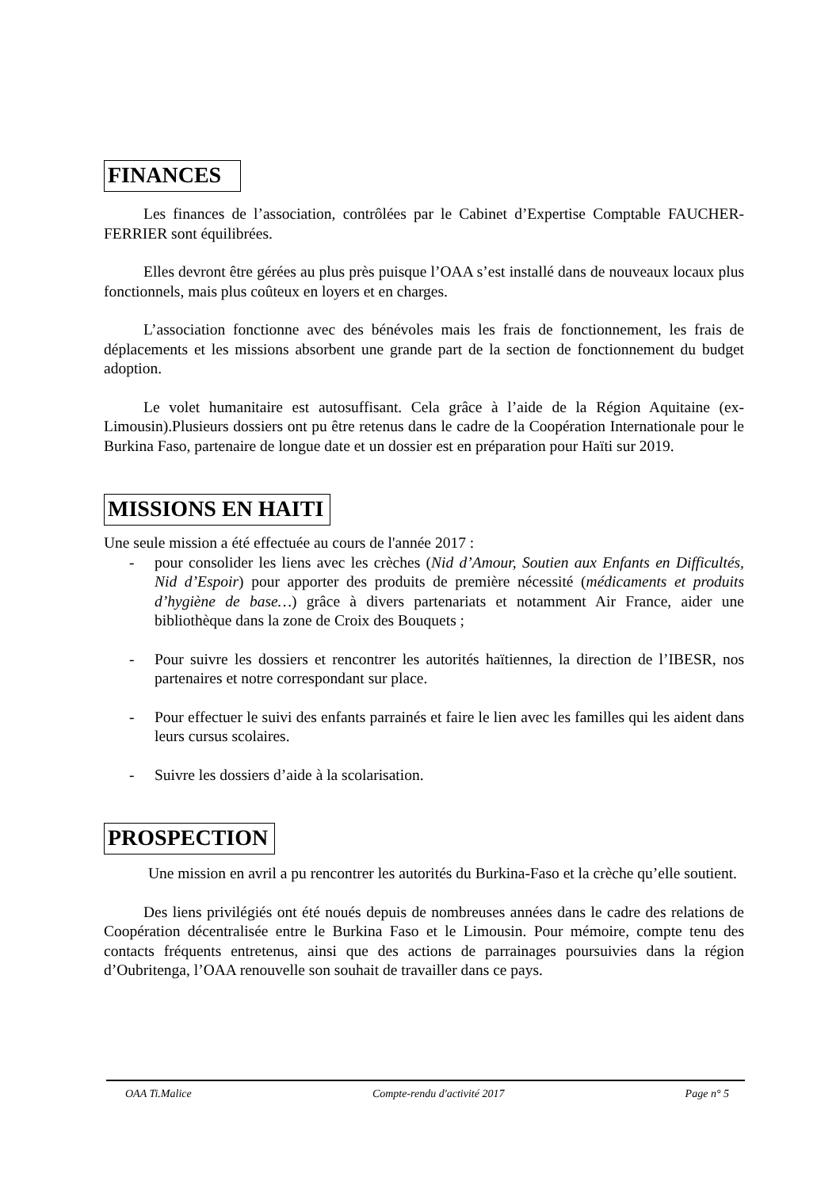FINANCES
Les finances de l’association, contrôlées par le Cabinet d’Expertise Comptable FAUCHER-FERRIER sont équilibrées.
Elles devront être gérées au plus près puisque l’OAA s’est installé dans de nouveaux locaux plus fonctionnels, mais plus coûteux en loyers et en charges.
L’association fonctionne avec des bénévoles mais les frais de fonctionnement, les frais de déplacements et les missions absorbent une grande part de la section de fonctionnement du budget adoption.
Le volet humanitaire est autosuffisant. Cela grâce à l’aide de la Région Aquitaine (ex-Limousin).Plusieurs dossiers ont pu être retenus dans le cadre de la Coopération Internationale pour le Burkina Faso, partenaire de longue date et un dossier est en préparation pour Haïti sur 2019.
MISSIONS EN HAITI
Une seule mission a été effectuée au cours de l'année 2017 :
- pour consolider les liens avec les crèches (Nid d’Amour, Soutien aux Enfants en Difficultés, Nid d’Espoir) pour apporter des produits de première nécessité (médicaments et produits d’hygiène de base…) grâce à divers partenariats et notamment Air France, aider une bibliothèque dans la zone de Croix des Bouquets ;
- Pour suivre les dossiers et rencontrer les autorités haïtiennes, la direction de l’IBESR, nos partenaires et notre correspondant sur place.
- Pour effectuer le suivi des enfants parrainés et faire le lien avec les familles qui les aident dans leurs cursus scolaires.
- Suivre les dossiers d’aide à la scolarisation.
PROSPECTION
Une mission en avril a pu rencontrer les autorités du Burkina-Faso et la crèche qu’elle soutient.
Des liens privilégiés ont été noués depuis de nombreuses années dans le cadre des relations de Coopération décentralisée entre le Burkina Faso et le Limousin. Pour mémoire, compte tenu des contacts fréquents entretenus, ainsi que des actions de parrainages poursuivies dans la région d’Oubritenga, l’OAA renouvelle son souhait de travailler dans ce pays.
OAA Ti.Malice Compte-rendu d'activité 2017 Page n° 5